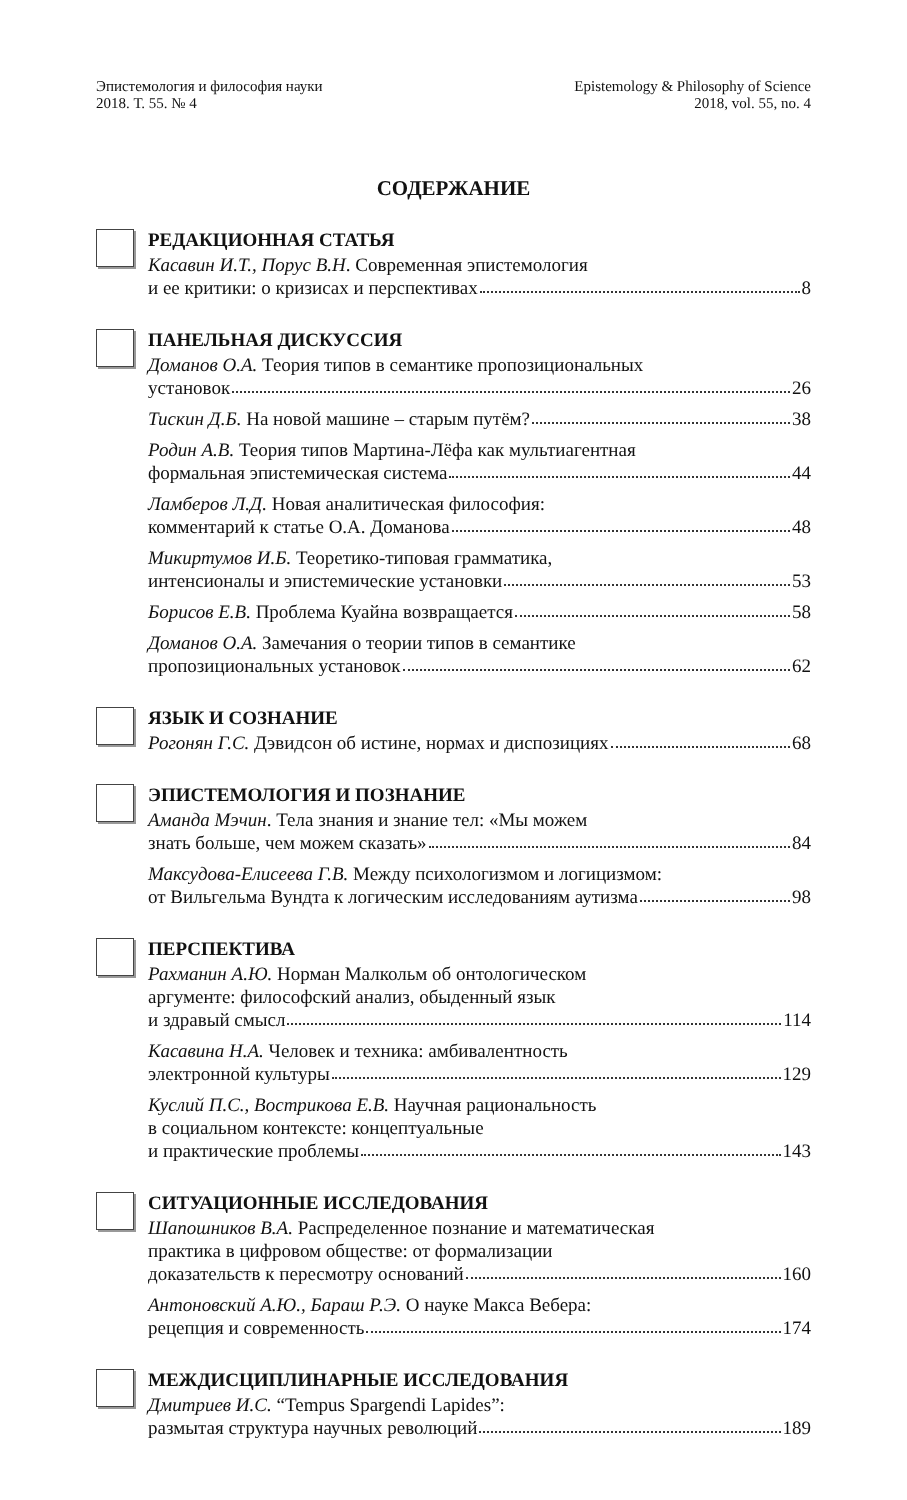Эпистемология и философия науки
2018. Т. 55. № 4
Epistemology & Philosophy of Science
2018, vol. 55, no. 4
СОДЕРЖАНИЕ
РЕДАКЦИОННАЯ СТАТЬЯ
Касавин И.Т., Порус В.Н. Современная эпистемология
и ее критики: о кризисах и перспективах 8
ПАНЕЛЬНАЯ ДИСКУССИЯ
Доманов О.А. Теория типов в семантике пропозициональных
установок 26
Тискин Д.Б. На новой машине – старым путём? 38
Родин А.В. Теория типов Мартина-Лёфа как мультиагентная
формальная эпистемическая система 44
Ламберов Л.Д. Новая аналитическая философия:
комментарий к статье О.А. Доманова 48
Микиртумов И.Б. Теоретико-типовая грамматика,
интенсионалы и эпистемические установки 53
Борисов Е.В. Проблема Куайна возвращается 58
Доманов О.А. Замечания о теории типов в семантике
пропозициональных установок 62
ЯЗЫК И СОЗНАНИЕ
Рогонян Г.С. Дэвидсон об истине, нормах и диспозициях 68
ЭПИСТЕМОЛОГИЯ И ПОЗНАНИЕ
Аманда Мэчин. Тела знания и знание тел: «Мы можем
знать больше, чем можем сказать» 84
Максудова-Елисеева Г.В. Между психологизмом и логицизмом:
от Вильгельма Вундта к логическим исследованиям аутизма 98
ПЕРСПЕКТИВА
Рахманин А.Ю. Норман Малкольм об онтологическом
аргументе: философский анализ, обыденный язык
и здравый смысл 114
Касавина Н.А. Человек и техника: амбивалентность
электронной культуры 129
Куслий П.С., Вострикова Е.В. Научная рациональность
в социальном контексте: концептуальные
и практические проблемы 143
СИТУАЦИОННЫЕ ИССЛЕДОВАНИЯ
Шапошников В.А. Распределенное познание и математическая
практика в цифровом обществе: от формализации
доказательств к пересмотру оснований 160
Антоновский А.Ю., Бараш Р.Э. О науке Макса Вебера:
рецепция и современность 174
МЕЖДИСЦИПЛИНАРНЫЕ ИССЛЕДОВАНИЯ
Дмитриев И.С. “Tempus Spargendi Lapides”:
размытая структура научных революций 189